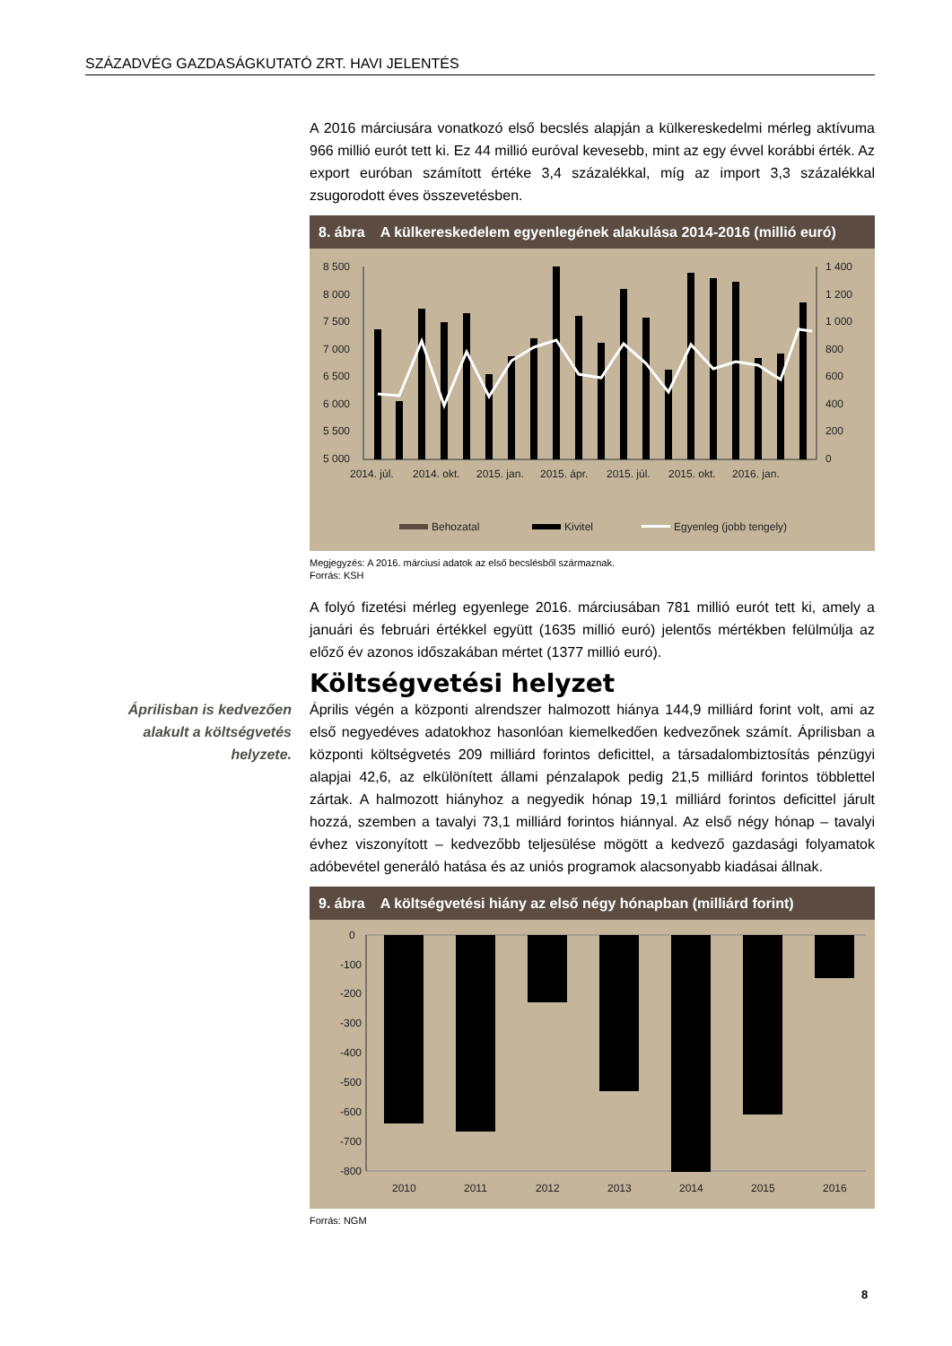SZÁZADVÉG GAZDASÁGKUTATÓ ZRT. HAVI JELENTÉS
A 2016 márciusára vonatkozó első becslés alapján a külkereskedelmi mérleg aktívuma 966 millió eurót tett ki. Ez 44 millió euróval kevesebb, mint az egy évvel korábbi érték. Az export euróban számított értéke 3,4 százalékkal, míg az import 3,3 százalékkal zsugorodott éves összevetésben.
8. ábra A külkereskedelem egyenlegének alakulása 2014-2016 (millió euró)
8 500
8 000
7 500
7 000
6 500
6 000
5 500
5 000
1 400
1 200
1 000
800
600
400
200
0
2014. júl.
2014. okt.
2015. jan.
2015. ápr.
2015. júl.
2015. okt.
2016. jan.
Behozatal
Kivitel
Egyenleg (jobb tengely)
Megjegyzés: A 2016. márciusi adatok az első becslésből származnak.
Forrás: KSH
A folyó fizetési mérleg egyenlege 2016. márciusában 781 millió eurót tett ki, amely a januári és februári értékkel együtt (1635 millió euró) jelentős mértékben felülmúlja az előző év azonos időszakában mértet (1377 millió euró).
Költségvetési helyzet
Áprilisban is kedvezően alakult a költségvetés helyzete.
Április végén a központi alrendszer halmozott hiánya 144,9 milliárd forint volt, ami az első negyedéves adatokhoz hasonlóan kiemelkedően kedvezőnek számít. Áprilisban a központi költségvetés 209 milliárd forintos deficittel, a társadalombiztosítás pénzügyi alapjai 42,6, az elkülönített állami pénzalapok pedig 21,5 milliárd forintos többlettel zártak. A halmozott hiányhoz a negyedik hónap 19,1 milliárd forintos deficittel járult hozzá, szemben a tavalyi 73,1 milliárd forintos hiánnyal. Az első négy hónap – tavalyi évhez viszonyított – kedvezőbb teljesülése mögött a kedvező gazdasági folyamatok adóbevétel generáló hatása és az uniós programok alacsonyabb kiadásai állnak.
9. ábra A költségvetési hiány az első négy hónapban (milliárd forint)
0
-100
-200
-300
-400
-500
-600
-700
-800
2010
2011
2012
2013
2014
2015
2016
Forrás: NGM
8